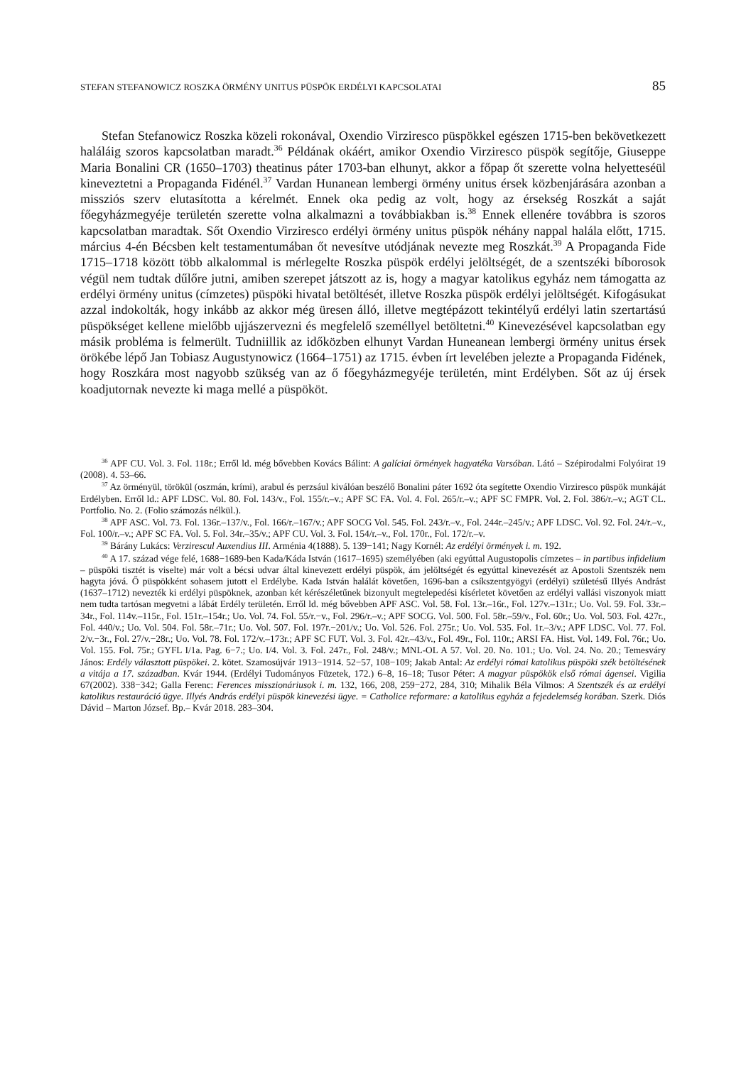STEFAN STEFANOWICZ ROSZKA ÖRMÉNY UNITUS PÜSPÖK ERDÉLYI KAPCSOLATAI 85
Stefan Stefanowicz Roszka közeli rokonával, Oxendio Virziresco püspökkel egészen 1715-ben bekövetkezett haláláig szoros kapcsolatban maradt.<sup>36</sup> Példának okáért, amikor Oxendio Virziresco püspök segítője, Giuseppe Maria Bonalini CR (1650–1703) theatinus páter 1703-ban elhunyt, akkor a főpap őt szerette volna helyetteséül kineveztetni a Propaganda Fidénél.<sup>37</sup> Vardan Hunanean lembergi örmény unitus érsek közbenjárására azonban a missziós szerv elutasította a kérelmét. Ennek oka pedig az volt, hogy az érsekség Roszkát a saját főegyházmegyéje területén szerette volna alkalmazni a továbbiakban is.<sup>38</sup> Ennek ellenére továbbra is szoros kapcsolatban maradtak. Sőt Oxendio Virziresco erdélyi örmény unitus püspök néhány nappal halála előtt, 1715. március 4-én Bécsben kelt testamentumában őt nevesítve utódjának nevezte meg Roszkát.<sup>39</sup> A Propaganda Fide 1715–1718 között több alkalommal is mérlegelte Roszka püspök erdélyi jelöltségét, de a szentszéki bíborosok végül nem tudtak dűlőre jutni, amiben szerepet játszott az is, hogy a magyar katolikus egyház nem támogatta az erdélyi örmény unitus (címzetes) püspöki hivatal betöltését, illetve Roszka püspök erdélyi jelöltségét. Kifogásukat azzal indokolták, hogy inkább az akkor még üresen álló, illetve megtépázott tekintélyű erdélyi latin szertartású püspökséget kellene mielőbb ujjászervezni és megfelelő személlyel betöltetni.<sup>40</sup> Kinevezésével kapcsolatban egy másik probléma is felmerült. Tudniillik az időközben elhunyt Vardan Huneanean lembergi örmény unitus érsek örökébe lépő Jan Tobiasz Augustynowicz (1664–1751) az 1715. évben írt levelében jelezte a Propaganda Fidének, hogy Roszkára most nagyobb szükség van az ő főegyházmegyéje területén, mint Erdélyben. Sőt az új érsek koadjutornak nevezte ki maga mellé a püspököt.
<sup>36</sup> APF CU. Vol. 3. Fol. 118r.; Erről ld. még bővebben Kovács Bálint: A galíciai örmények hagyatéka Varsóban. Látó – Szépirodalmi Folyóirat 19 (2008). 4. 53–66.
<sup>37</sup> Az örményül, törökül (oszmán, krími), arabul és perzsául kiválóan beszélő Bonalini páter 1692 óta segítette Oxendio Virziresco püspök munkáját Erdélyben. Erről ld.: APF LDSC. Vol. 80. Fol. 143/v., Fol. 155/r.–v.; APF SC FA. Vol. 4. Fol. 265/r.–v.; APF SC FMPR. Vol. 2. Fol. 386/r.–v.; AGT CL. Portfolio. No. 2. (Folio számozás nélkül.).
<sup>38</sup> APF ASC. Vol. 73. Fol. 136r.–137/v., Fol. 166/r.–167/v.; APF SOCG Vol. 545. Fol. 243/r.–v., Fol. 244r.–245/v.; APF LDSC. Vol. 92. Fol. 24/r.–v., Fol. 100/r.–v.; APF SC FA. Vol. 5. Fol. 34r.–35/v.; APF CU. Vol. 3. Fol. 154/r.–v., Fol. 170r., Fol. 172/r.–v.
<sup>39</sup> Bárány Lukács: Verzirescul Auxendius III. Arménia 4(1888). 5. 139−141; Nagy Kornél: Az erdélyi örmények i. m. 192.
<sup>40</sup> A 17. század vége felé, 1688−1689-ben Kada/Káda István (1617–1695) személyében (aki egyúttal Augustopolis címzetes – in partibus infidelium – püspöki tisztét is viselte) már volt a bécsi udvar által kinevezett erdélyi püspök, ám jelöltségét és egyúttal kinevezését az Apostoli Szentszék nem hagyta jóvá. Ő püspökként sohasem jutott el Erdélybe. Kada István halálát követően, 1696-ban a csíkszentgyögyi (erdélyi) születésű Illyés Andrást (1637–1712) nevezték ki erdélyi püspöknek, azonban két kérészéletűnek bizonyult megtelepedési kísérletet követően az erdélyi vallási viszonyok miatt nem tudta tartósan megvetni a lábát Erdély területén. Erről ld. még bővebben APF ASC. Vol. 58. Fol. 13r.–16r., Fol. 127v.–131r.; Uo. Vol. 59. Fol. 33r.–34r., Fol. 114v.–115r., Fol. 151r.–154r.; Uo. Vol. 74. Fol. 55/r.−v., Fol. 296/r.–v.; APF SOCG. Vol. 500. Fol. 58r.–59/v., Fol. 60r.; Uo. Vol. 503. Fol. 427r., Fol. 440/v.; Uo. Vol. 504. Fol. 58r.–71r.; Uo. Vol. 507. Fol. 197r.−201/v.; Uo. Vol. 526. Fol. 275r.; Uo. Vol. 535. Fol. 1r.–3/v.; APF LDSC. Vol. 77. Fol. 2/v.−3r., Fol. 27/v.−28r.; Uo. Vol. 78. Fol. 172/v.–173r.; APF SC FUT. Vol. 3. Fol. 42r.–43/v., Fol. 49r., Fol. 110r.; ARSI FA. Hist. Vol. 149. Fol. 76r.; Uo. Vol. 155. Fol. 75r.; GYFL I/1a. Pag. 6−7.; Uo. I/4. Vol. 3. Fol. 247r., Fol. 248/v.; MNL-OL A 57. Vol. 20. No. 101.; Uo. Vol. 24. No. 20.; Temesváry János: Erdély választott püspökei. 2. kötet. Szamosújvár 1913−1914. 52−57, 108−109; Jakab Antal: Az erdélyi római katolikus püspöki szék betöltésének a vitája a 17. században. Kvár 1944. (Erdélyi Tudományos Füzetek, 172.) 6–8, 16–18; Tusor Péter: A magyar püspökök első római ágensei. Vigilia 67(2002). 338−342; Galla Ferenc: Ferences misszionáriusok i. m. 132, 166, 208, 259−272, 284, 310; Mihalik Béla Vilmos: A Szentszék és az erdélyi katolikus restauráció ügye. Illyés András erdélyi püspök kinevezési ügye. = Catholice reformare: a katolikus egyház a fejedelemség korában. Szerk. Diós Dávid – Marton József. Bp.– Kvár 2018. 283–304.